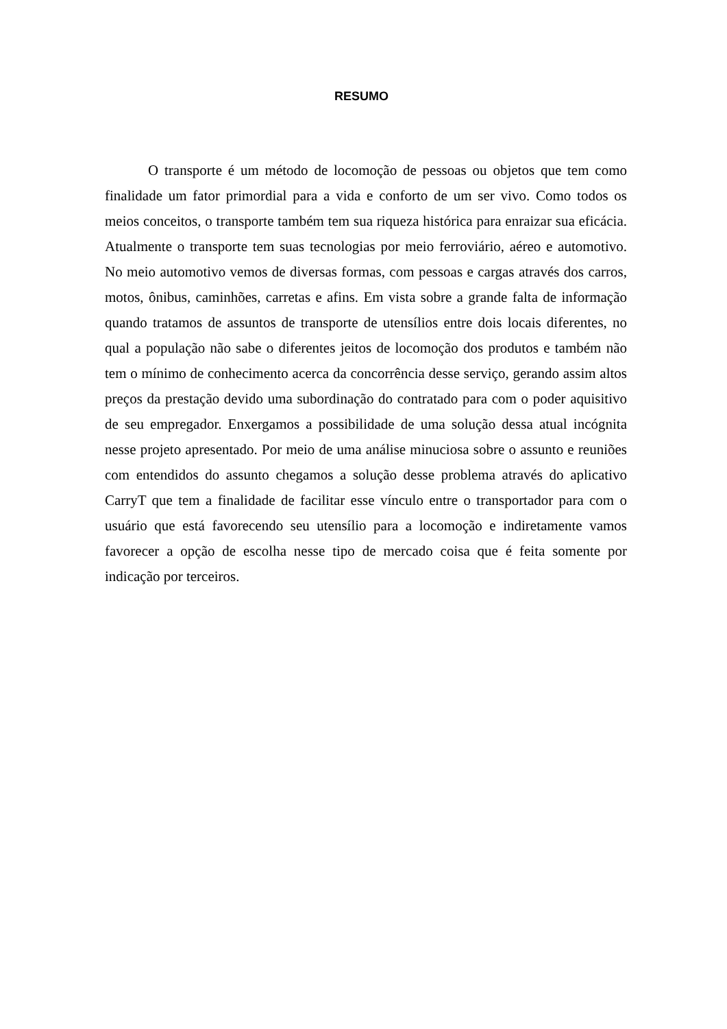RESUMO
O transporte é um método de locomoção de pessoas ou objetos que tem como finalidade um fator primordial para a vida e conforto de um ser vivo. Como todos os meios conceitos, o transporte também tem sua riqueza histórica para enraizar sua eficácia. Atualmente o transporte tem suas tecnologias por meio ferroviário, aéreo e automotivo. No meio automotivo vemos de diversas formas, com pessoas e cargas através dos carros, motos, ônibus, caminhões, carretas e afins. Em vista sobre a grande falta de informação quando tratamos de assuntos de transporte de utensílios entre dois locais diferentes, no qual a população não sabe o diferentes jeitos de locomoção dos produtos e também não tem o mínimo de conhecimento acerca da concorrência desse serviço, gerando assim altos preços da prestação devido uma subordinação do contratado para com o poder aquisitivo de seu empregador. Enxergamos a possibilidade de uma solução dessa atual incógnita nesse projeto apresentado. Por meio de uma análise minuciosa sobre o assunto e reuniões com entendidos do assunto chegamos a solução desse problema através do aplicativo CarryT que tem a finalidade de facilitar esse vínculo entre o transportador para com o usuário que está favorecendo seu utensílio para a locomoção e indiretamente vamos favorecer a opção de escolha nesse tipo de mercado coisa que é feita somente por indicação por terceiros.